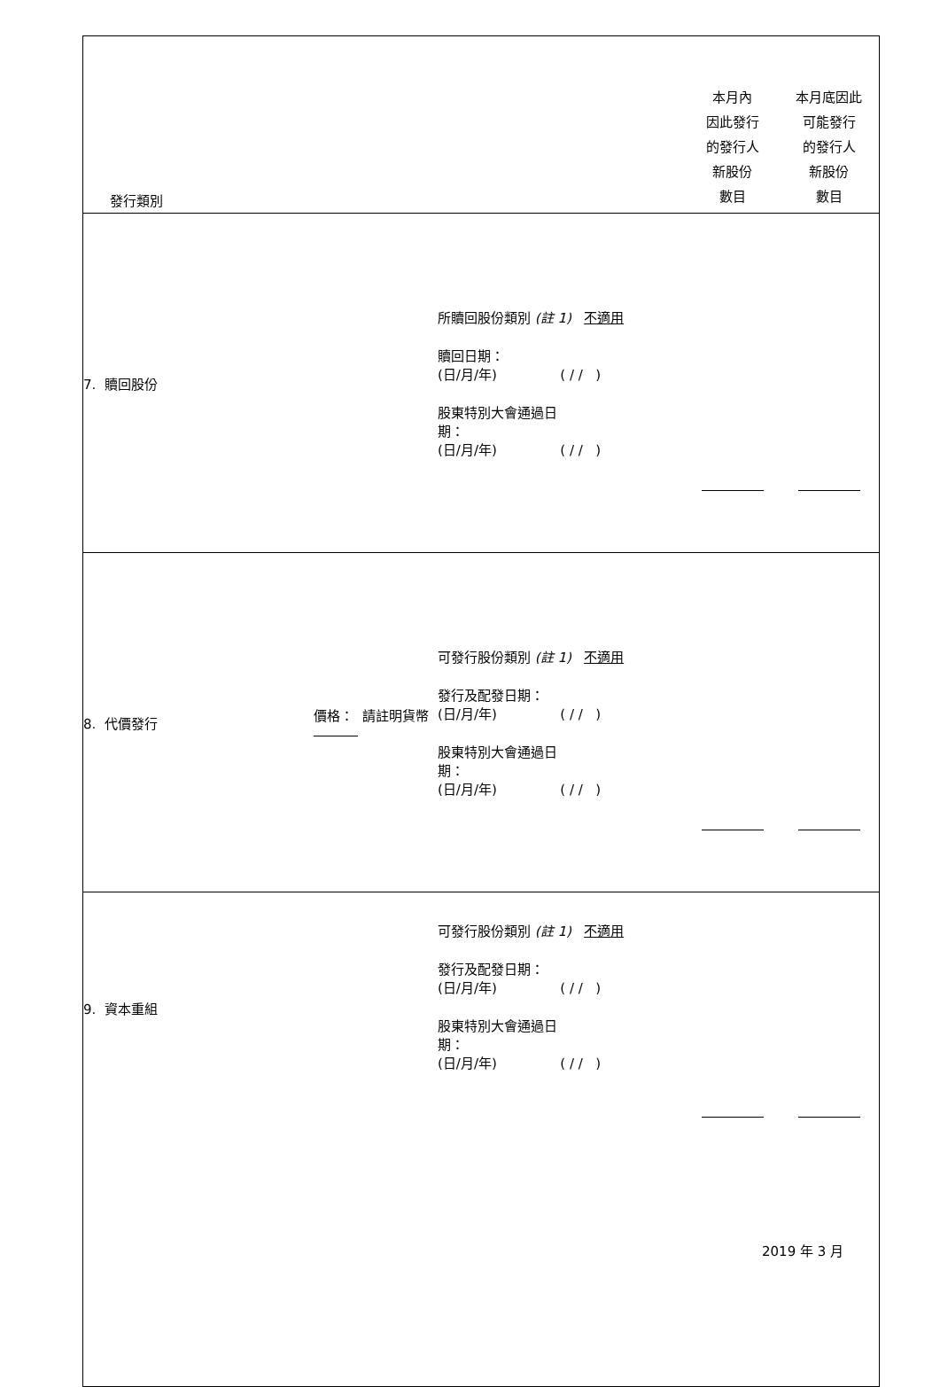| 發行類別 | | | 本月內 因此發行 的發行人 新股份 數目 | 本月底因此 可能發行 的發行人 新股份 數目 |
| 7. 贖回股份 | | 所贖回股份類別 (註 1) 不適用 贖回日期： (日/月/年) ( / / ) 股東特別大會通過日 期： (日/月/年) ( / / ) | | |
| 8. 代價發行 | 價格： 請註明貨幣 | 可發行股份類別 (註 1) 不適用 發行及配發日期： (日/月/年) ( / / ) 股東特別大會通過日 期： (日/月/年) ( / / ) | | |
| 9. 資本重組 | | 可發行股份類別 (註 1) 不適用 發行及配發日期： (日/月/年) ( / / ) 股東特別大會通過日 期： (日/月/年) ( / / ) | | |
2019 年 3 月